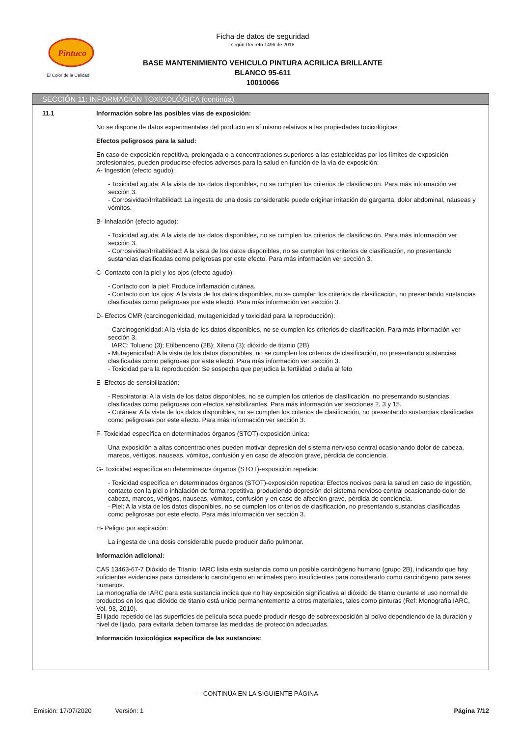Pintuco
El Color de la Calidad
Ficha de datos de seguridad
según Decreto 1496 de 2018
BASE MANTENIMIENTO VEHICULO PINTURA ACRILICA BRILLANTE
BLANCO 95-611
10010066
SECCIÓN 11: INFORMACIÓN TOXICOLÓGICA (continúa)
11.1
Información sobre las posibles vías de exposición:
No se dispone de datos experimentales del producto en sí mismo relativos a las propiedades toxicológicas
Efectos peligrosos para la salud:
En caso de exposición repetitiva, prolongada o a concentraciones superiores a las establecidas por los límites de exposición profesionales, pueden producirse efectos adversos para la salud en función de la vía de exposición:
A- Ingestión (efecto agudo):
- Toxicidad aguda: A la vista de los datos disponibles, no se cumplen los criterios de clasificación. Para más información ver sección 3.
- Corrosividad/Irritabilidad: La ingesta de una dosis considerable puede originar irritación de garganta, dolor abdominal, náuseas y vómitos.
B- Inhalación (efecto agudo):
- Toxicidad aguda: A la vista de los datos disponibles, no se cumplen los criterios de clasificación. Para más información ver sección 3.
- Corrosividad/Irritabilidad: A la vista de los datos disponibles, no se cumplen los criterios de clasificación, no presentando sustancias clasificadas como peligrosas por este efecto. Para más información ver sección 3.
C- Contacto con la piel y los ojos (efecto agudo):
- Contacto con la piel: Produce inflamación cutánea.
- Contacto con los ojos: A la vista de los datos disponibles, no se cumplen los criterios de clasificación, no presentando sustancias clasificadas como peligrosas por este efecto. Para más información ver sección 3.
D- Efectos CMR (carcinogenicidad, mutagenicidad y toxicidad para la reproducción):
- Carcinogenicidad: A la vista de los datos disponibles, no se cumplen los criterios de clasificación. Para más información ver sección 3.
IARC: Tolueno (3); Etilbenceno (2B); Xileno (3); dióxido de titanio (2B)
- Mutagenicidad: A la vista de los datos disponibles, no se cumplen los criterios de clasificación, no presentando sustancias clasificadas como peligrosas por este efecto. Para más información ver sección 3.
- Toxicidad para la reproducción: Se sospecha que perjudica la fertilidad o daña al feto
E- Efectos de sensibilización:
- Respiratoria: A la vista de los datos disponibles, no se cumplen los criterios de clasificación, no presentando sustancias clasificadas como peligrosas con efectos sensibilizantes. Para más información ver secciones 2, 3 y 15.
- Cutánea: A la vista de los datos disponibles, no se cumplen los criterios de clasificación, no presentando sustancias clasificadas como peligrosas por este efecto. Para más información ver sección 3.
F- Toxicidad específica en determinados órganos (STOT)-exposición única:
Una exposición a altas concentraciones pueden motivar depresión del sistema nervioso central ocasionando dolor de cabeza, mareos, vértigos, nauseas, vómitos, confusión y en caso de afección grave, pérdida de conciencia.
G- Toxicidad específica en determinados órganos (STOT)-exposición repetida:
- Toxicidad específica en determinados órganos (STOT)-exposición repetida: Efectos nocivos para la salud en caso de ingestión, contacto con la piel o inhalación de forma repetitiva, produciendo depresión del sistema nervioso central ocasionando dolor de cabeza, mareos, vértigos, nauseas, vómitos, confusión y en caso de afección grave, pérdida de conciencia.
- Piel: A la vista de los datos disponibles, no se cumplen los criterios de clasificación, no presentando sustancias clasificadas como peligrosas por este efecto. Para más información ver sección 3.
H- Peligro por aspiración:
La ingesta de una dosis considerable puede producir daño pulmonar.
Información adicional:
CAS 13463-67-7 Dióxido de Titanio: IARC lista esta sustancia como un posible carcinógeno humano (grupo 2B), indicando que hay suficientes evidencias para considerarlo carcinógeno en animales pero insuficientes para considerarlo como carcinógeno para seres humanos.
La monografía de IARC para esta sustancia indica que no hay exposición significativa al dióxido de titanio durante el uso normal de productos en los que dióxido de titanio está unido permanentemente a otros materiales, tales como pinturas (Ref: Monografía IARC, Vol. 93, 2010).
El lijado repetido de las superficies de película seca puede producir riesgo de sobreexposición al polvo dependiendo de la duración y nivel de lijado, para evitarla deben tomarse las medidas de protección adecuadas.
Información toxicológica específica de las sustancias:
- CONTINÚA EN LA SIGUIENTE PÁGINA -
Emisión: 17/07/2020 Versión: 1 Página 7/12